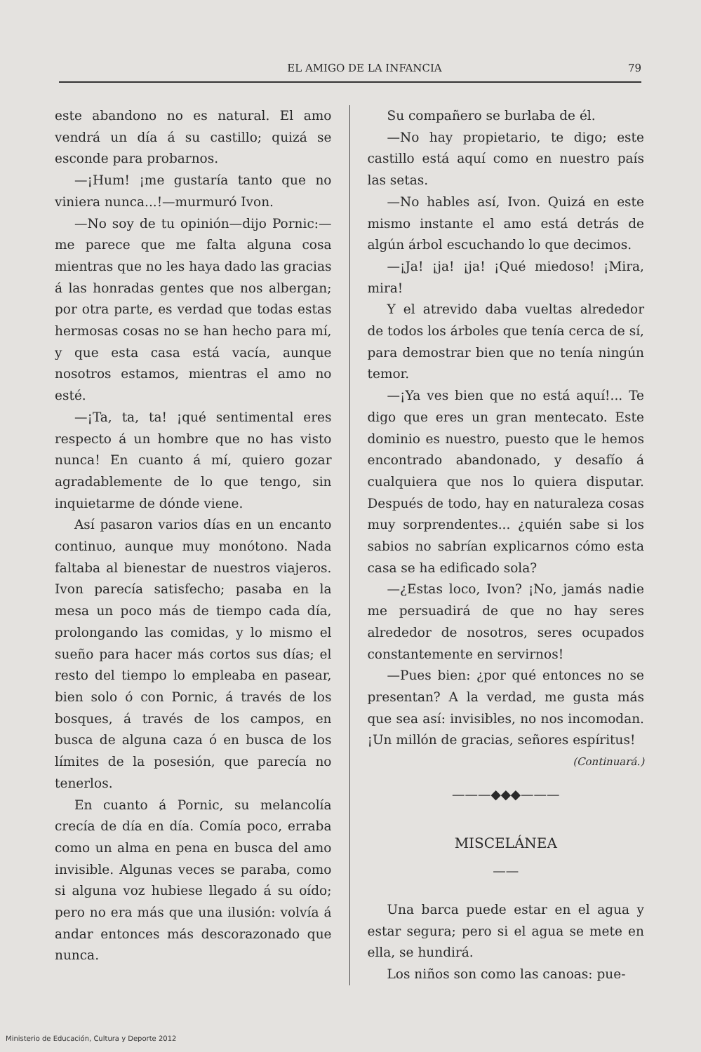EL AMIGO DE LA INFANCIA 79
este abandono no es natural. El amo vendrá un día á su castillo; quizá se esconde para probarnos.
—¡Hum! ¡me gustaría tanto que no viniera nunca...!—murmuró Ivon.
—No soy de tu opinión—dijo Pornic:—me parece que me falta alguna cosa mientras que no les haya dado las gracias á las honradas gentes que nos albergan; por otra parte, es verdad que todas estas hermosas cosas no se han hecho para mí, y que esta casa está vacía, aunque nosotros estamos, mientras el amo no esté.
—¡Ta, ta, ta! ¡qué sentimental eres respecto á un hombre que no has visto nunca! En cuanto á mí, quiero gozar agradablemente de lo que tengo, sin inquietarme de dónde viene.
Así pasaron varios días en un encanto continuo, aunque muy monótono. Nada faltaba al bienestar de nuestros viajeros. Ivon parecía satisfecho; pasaba en la mesa un poco más de tiempo cada día, prolongando las comidas, y lo mismo el sueño para hacer más cortos sus días; el resto del tiempo lo empleaba en pasear, bien solo ó con Pornic, á través de los bosques, á través de los campos, en busca de alguna caza ó en busca de los límites de la posesión, que parecía no tenerlos.
En cuanto á Pornic, su melancolía crecía de día en día. Comía poco, erraba como un alma en pena en busca del amo invisible. Algunas veces se paraba, como si alguna voz hubiese llegado á su oído; pero no era más que una ilusión: volvía á andar entonces más descorazonado que nunca.
Su compañero se burlaba de él.
—No hay propietario, te digo; este castillo está aquí como en nuestro país las setas.
—No hables así, Ivon. Quizá en este mismo instante el amo está detrás de algún árbol escuchando lo que decimos.
—¡Ja! ¡ja! ¡ja! ¡Qué miedoso! ¡Mira, mira!
Y el atrevido daba vueltas alrededor de todos los árboles que tenía cerca de sí, para demostrar bien que no tenía ningún temor.
—¡Ya ves bien que no está aquí!... Te digo que eres un gran mentecato. Este dominio es nuestro, puesto que le hemos encontrado abandonado, y desafío á cualquiera que nos lo quiera disputar. Después de todo, hay en naturaleza cosas muy sorprendentes... ¿quién sabe si los sabios no sabrían explicarnos cómo esta casa se ha edificado sola?
—¿Estas loco, Ivon? ¡No, jamás nadie me persuadirá de que no hay seres alrededor de nosotros, seres ocupados constantemente en servirnos!
—Pues bien: ¿por qué entonces no se presentan? A la verdad, me gusta más que sea así: invisibles, no nos incomodan. ¡Un millón de gracias, señores espíritus!
(Continuará.)
———◆◆◆———
MISCELÁNEA
——
Una barca puede estar en el agua y estar segura; pero si el agua se mete en ella, se hundirá.
Los niños son como las canoas: pue-
Ministerio de Educación, Cultura y Deporte 2012